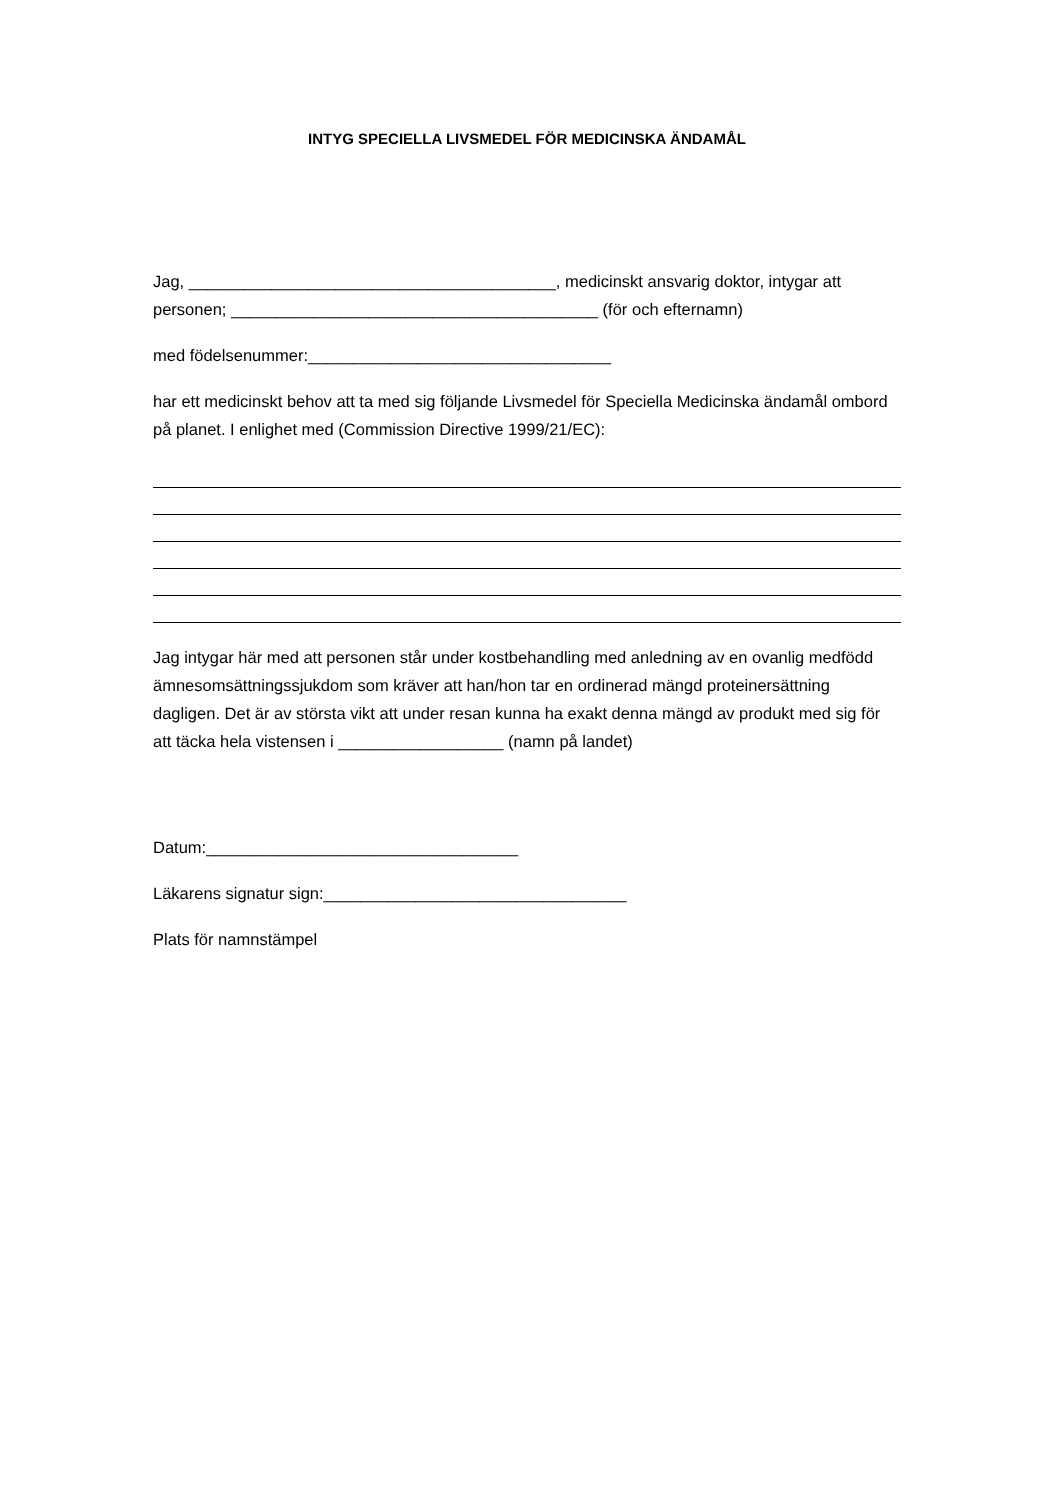INTYG SPECIELLA LIVSMEDEL FÖR MEDICINSKA ÄNDAMÅL
Jag, ________________________________________, medicinskt ansvarig doktor, intygar att personen; ________________________________________ (för och efternamn)
med födelsenummer:_________________________________
har ett medicinskt behov att ta med sig följande Livsmedel för Speciella Medicinska ändamål ombord på planet. I enlighet med (Commission Directive 1999/21/EC):
Jag intygar här med att personen står under kostbehandling med anledning av en ovanlig medfödd ämnesomsättningssjukdom som kräver att han/hon tar en ordinerad mängd proteinersättning dagligen. Det är av största vikt att under resan kunna ha exakt denna mängd av produkt med sig för att täcka hela vistensen i __________________ (namn på landet)
Datum:__________________________________
Läkarens signatur sign:_________________________________
Plats för namnstämpel